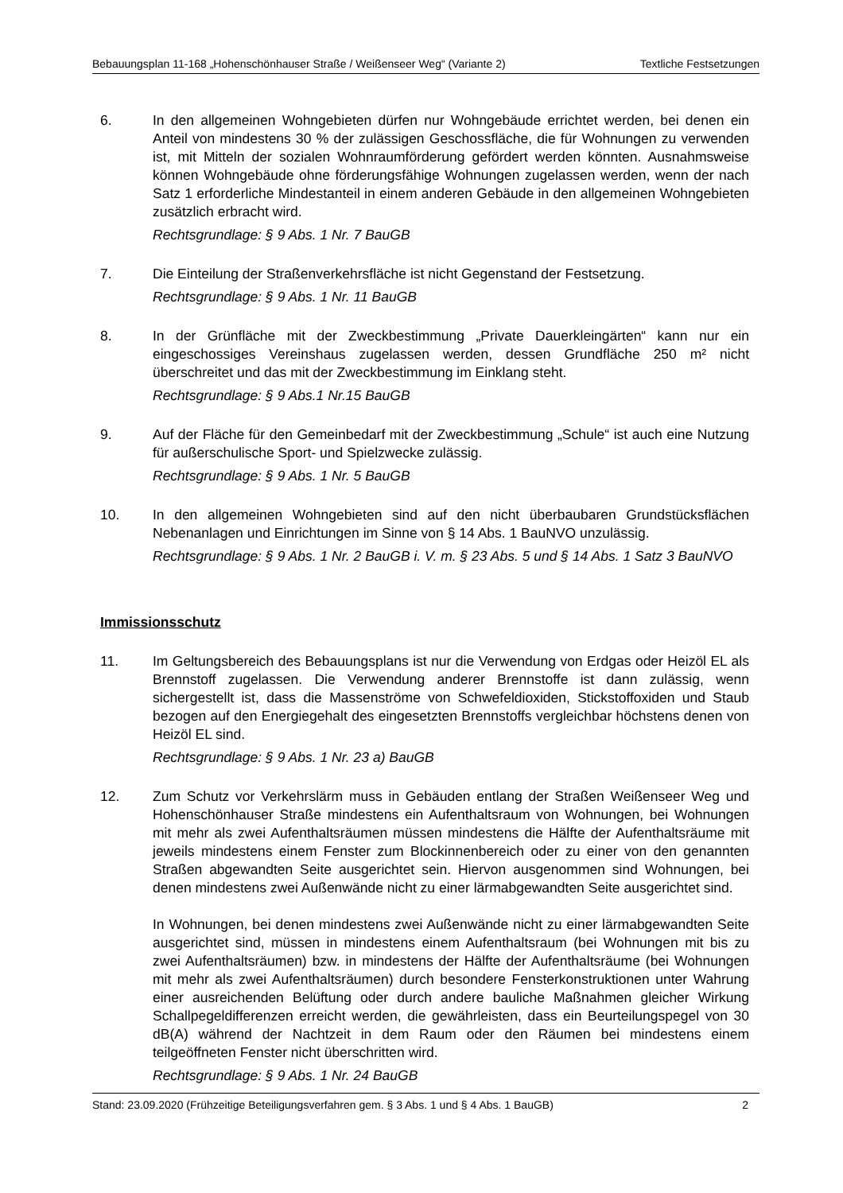Bebauungsplan 11-168 „Hohenschönhauser Straße / Weißenseer Weg“ (Variante 2) Textliche Festsetzungen
6. In den allgemeinen Wohngebieten dürfen nur Wohngebäude errichtet werden, bei denen ein Anteil von mindestens 30 % der zulässigen Geschossfläche, die für Wohnungen zu verwenden ist, mit Mitteln der sozialen Wohnraumförderung gefördert werden könnten. Ausnahmsweise können Wohngebäude ohne förderungsfähige Wohnungen zugelassen werden, wenn der nach Satz 1 erforderliche Mindestanteil in einem anderen Gebäude in den allgemeinen Wohngebieten zusätzlich erbracht wird.
Rechtsgrundlage: § 9 Abs. 1 Nr. 7 BauGB
7. Die Einteilung der Straßenverkehrsfläche ist nicht Gegenstand der Festsetzung.
Rechtsgrundlage: § 9 Abs. 1 Nr. 11 BauGB
8. In der Grünfläche mit der Zweckbestimmung „Private Dauerkleingärten“ kann nur ein eingeschossiges Vereinshaus zugelassen werden, dessen Grundfläche 250 m² nicht überschreitet und das mit der Zweckbestimmung im Einklang steht.
Rechtsgrundlage: § 9 Abs.1 Nr.15 BauGB
9. Auf der Fläche für den Gemeinbedarf mit der Zweckbestimmung „Schule“ ist auch eine Nutzung für außerschulische Sport- und Spielzwecke zulässig.
Rechtsgrundlage: § 9 Abs. 1 Nr. 5 BauGB
10. In den allgemeinen Wohngebieten sind auf den nicht überbaubaren Grundstücksflächen Nebenanlagen und Einrichtungen im Sinne von § 14 Abs. 1 BauNVO unzulässig.
Rechtsgrundlage: § 9 Abs. 1 Nr. 2 BauGB i. V. m. § 23 Abs. 5 und § 14 Abs. 1 Satz 3 BauNVO
Immissionsschutz
11. Im Geltungsbereich des Bebauungsplans ist nur die Verwendung von Erdgas oder Heizöl EL als Brennstoff zugelassen. Die Verwendung anderer Brennstoffe ist dann zulässig, wenn sichergestellt ist, dass die Massenströme von Schwefeldioxiden, Stickstoffoxiden und Staub bezogen auf den Energiegehalt des eingesetzten Brennstoffs vergleichbar höchstens denen von Heizöl EL sind.
Rechtsgrundlage: § 9 Abs. 1 Nr. 23 a) BauGB
12. Zum Schutz vor Verkehrslärm muss in Gebäuden entlang der Straßen Weißenseer Weg und Hohenschönhauser Straße mindestens ein Aufenthaltsraum von Wohnungen, bei Wohnungen mit mehr als zwei Aufenthaltsräumen müssen mindestens die Hälfte der Aufenthaltsräume mit jeweils mindestens einem Fenster zum Blockinnenbereich oder zu einer von den genannten Straßen abgewandten Seite ausgerichtet sein. Hiervon ausgenommen sind Wohnungen, bei denen mindestens zwei Außenwände nicht zu einer lärmabgewandten Seite ausgerichtet sind.
In Wohnungen, bei denen mindestens zwei Außenwände nicht zu einer lärmabgewandten Seite ausgerichtet sind, müssen in mindestens einem Aufenthaltsraum (bei Wohnungen mit bis zu zwei Aufenthaltsräumen) bzw. in mindestens der Hälfte der Aufenthaltsräume (bei Wohnungen mit mehr als zwei Aufenthaltsräumen) durch besondere Fensterkonstruktionen unter Wahrung einer ausreichenden Belüftung oder durch andere bauliche Maßnahmen gleicher Wirkung Schallpegeldifferenzen erreicht werden, die gewährleisten, dass ein Beurteilungspegel von 30 dB(A) während der Nachtzeit in dem Raum oder den Räumen bei mindestens einem teilgeöffneten Fenster nicht überschritten wird.
Rechtsgrundlage: § 9 Abs. 1 Nr. 24 BauGB
Stand: 23.09.2020 (Frühzeitige Beteiligungsverfahren gem. § 3 Abs. 1 und § 4 Abs. 1 BauGB) 2